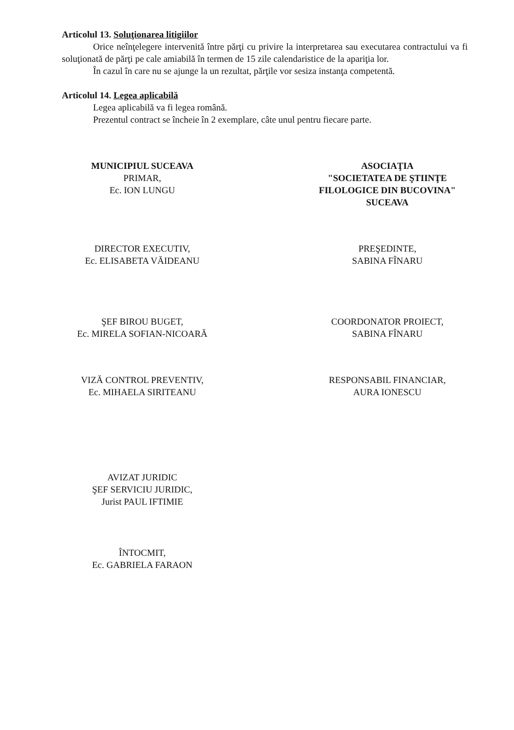Articolul 13. Soluţionarea litigiilor
Orice neînţelegere intervenită între părţi cu privire la interpretarea sau executarea contractului va fi soluţionată de părţi pe cale amiabilă în termen de 15 zile calendaristice de la apariţia lor.
În cazul în care nu se ajunge la un rezultat, părţile vor sesiza instanţa competentă.
Articolul 14. Legea aplicabilă
Legea aplicabilă va fi legea română.
Prezentul contract se încheie în 2 exemplare, câte unul pentru fiecare parte.
MUNICIPIUL SUCEAVA
PRIMAR,
Ec. ION LUNGU
ASOCIAŢIA
"SOCIETATEA DE ŞTIINŢE FILOLOGICE DIN BUCOVINA"
SUCEAVA
DIRECTOR EXECUTIV,
Ec. ELISABETA VĂIDEANU
PREŞEDINTE,
SABINA FÎNARU
ŞEF BIROU BUGET,
Ec. MIRELA SOFIAN-NICOARĂ
COORDONATOR PROIECT,
SABINA FÎNARU
VIZĂ CONTROL PREVENTIV,
Ec. MIHAELA SIRITEANU
RESPONSABIL FINANCIAR,
AURA IONESCU
AVIZAT JURIDIC
ŞEF SERVICIU JURIDIC,
Jurist PAUL IFTIMIE
ÎNTOCMIT,
Ec. GABRIELA FARAON